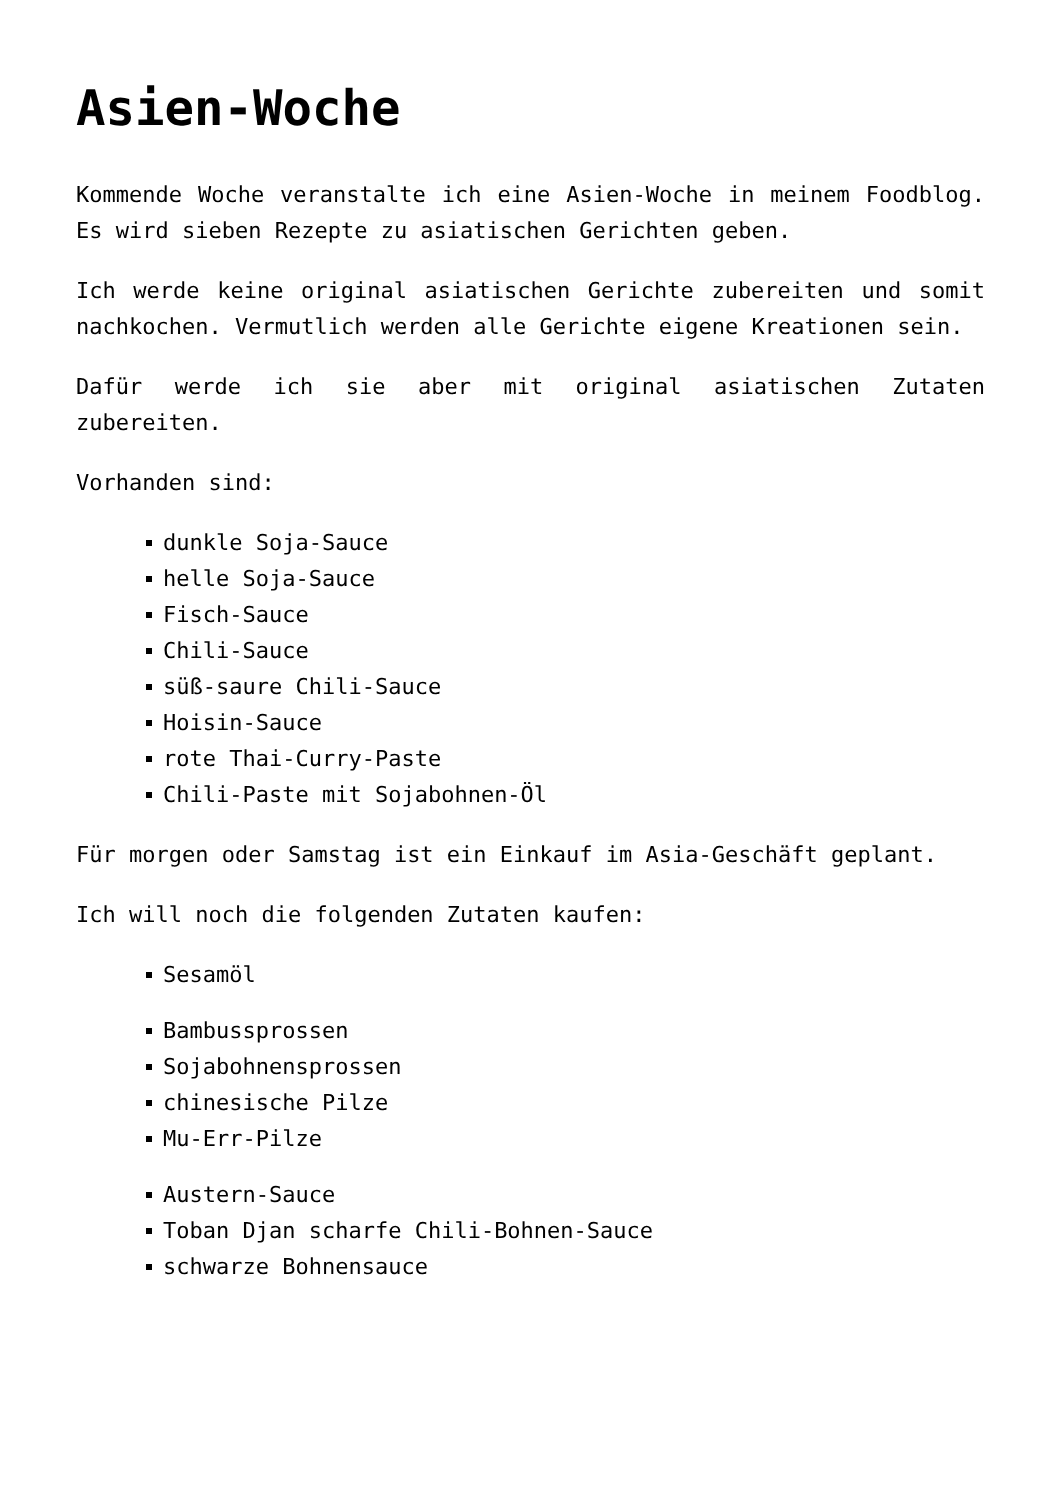Asien-Woche
Kommende Woche veranstalte ich eine Asien-Woche in meinem Foodblog. Es wird sieben Rezepte zu asiatischen Gerichten geben.
Ich werde keine original asiatischen Gerichte zubereiten und somit nachkochen. Vermutlich werden alle Gerichte eigene Kreationen sein.
Dafür werde ich sie aber mit original asiatischen Zutaten zubereiten.
Vorhanden sind:
dunkle Soja-Sauce
helle Soja-Sauce
Fisch-Sauce
Chili-Sauce
süß-saure Chili-Sauce
Hoisin-Sauce
rote Thai-Curry-Paste
Chili-Paste mit Sojabohnen-Öl
Für morgen oder Samstag ist ein Einkauf im Asia-Geschäft geplant.
Ich will noch die folgenden Zutaten kaufen:
Sesamöl
Bambussprossen
Sojabohnensprossen
chinesische Pilze
Mu-Err-Pilze
Austern-Sauce
Toban Djan scharfe Chili-Bohnen-Sauce
schwarze Bohnensauce